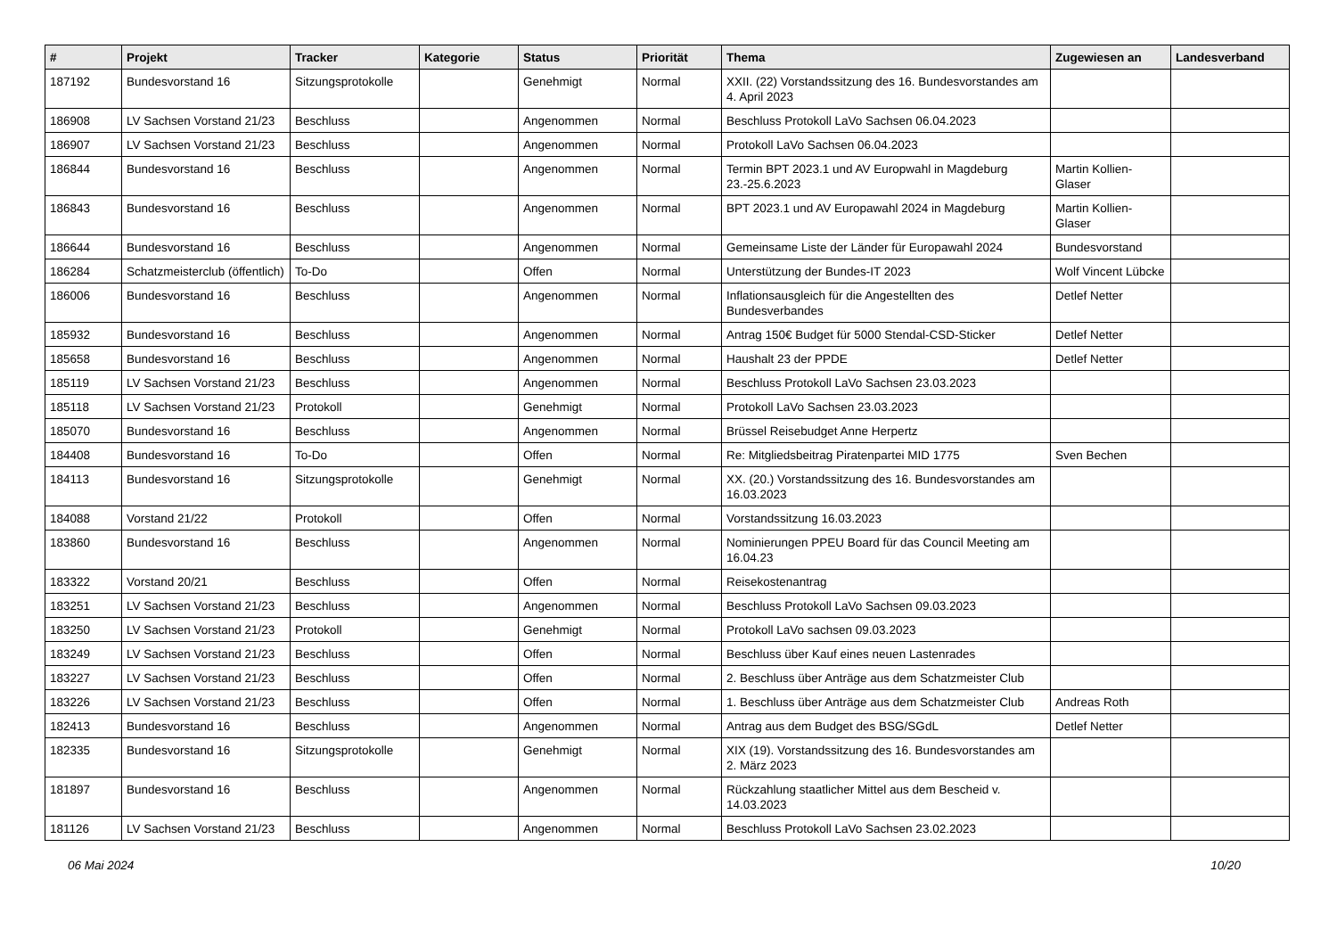| # | Projekt | Tracker | Kategorie | Status | Priorität | Thema | Zugewiesen an | Landesverband |
| --- | --- | --- | --- | --- | --- | --- | --- | --- |
| 187192 | Bundesvorstand 16 | Sitzungsprotokolle | | Genehmigt | Normal | XXII. (22) Vorstandssitzung des 16. Bundesvorstandes am 4. April 2023 | | |
| 186908 | LV Sachsen Vorstand 21/23 | Beschluss | | Angenommen | Normal | Beschluss Protokoll LaVo Sachsen 06.04.2023 | | |
| 186907 | LV Sachsen Vorstand 21/23 | Beschluss | | Angenommen | Normal | Protokoll LaVo Sachsen 06.04.2023 | | |
| 186844 | Bundesvorstand 16 | Beschluss | | Angenommen | Normal | Termin BPT 2023.1 und AV Europwahl in Magdeburg 23.-25.6.2023 | Martin Kollien-Glaser | |
| 186843 | Bundesvorstand 16 | Beschluss | | Angenommen | Normal | BPT 2023.1 und AV Europawahl 2024 in Magdeburg | Martin Kollien-Glaser | |
| 186644 | Bundesvorstand 16 | Beschluss | | Angenommen | Normal | Gemeinsame Liste der Länder für Europawahl 2024 | Bundesvorstand | |
| 186284 | Schatzmeisterclub (öffentlich) | To-Do | | Offen | Normal | Unterstützung der Bundes-IT 2023 | Wolf Vincent Lübcke | |
| 186006 | Bundesvorstand 16 | Beschluss | | Angenommen | Normal | Inflationsausgleich für die Angestellten des Bundesverbandes | Detlef Netter | |
| 185932 | Bundesvorstand 16 | Beschluss | | Angenommen | Normal | Antrag 150€ Budget für 5000 Stendal-CSD-Sticker | Detlef Netter | |
| 185658 | Bundesvorstand 16 | Beschluss | | Angenommen | Normal | Haushalt 23 der PPDE | Detlef Netter | |
| 185119 | LV Sachsen Vorstand 21/23 | Beschluss | | Angenommen | Normal | Beschluss Protokoll LaVo Sachsen 23.03.2023 | | |
| 185118 | LV Sachsen Vorstand 21/23 | Protokoll | | Genehmigt | Normal | Protokoll LaVo Sachsen 23.03.2023 | | |
| 185070 | Bundesvorstand 16 | Beschluss | | Angenommen | Normal | Brüssel Reisebudget Anne Herpertz | | |
| 184408 | Bundesvorstand 16 | To-Do | | Offen | Normal | Re: Mitgliedsbeitrag Piratenpartei MID 1775 | Sven Bechen | |
| 184113 | Bundesvorstand 16 | Sitzungsprotokolle | | Genehmigt | Normal | XX. (20.) Vorstandssitzung des 16. Bundesvorstandes am 16.03.2023 | | |
| 184088 | Vorstand 21/22 | Protokoll | | Offen | Normal | Vorstandssitzung 16.03.2023 | | |
| 183860 | Bundesvorstand 16 | Beschluss | | Angenommen | Normal | Nominierungen PPEU Board für das Council Meeting am 16.04.23 | | |
| 183322 | Vorstand 20/21 | Beschluss | | Offen | Normal | Reisekostenantrag | | |
| 183251 | LV Sachsen Vorstand 21/23 | Beschluss | | Angenommen | Normal | Beschluss Protokoll LaVo Sachsen 09.03.2023 | | |
| 183250 | LV Sachsen Vorstand 21/23 | Protokoll | | Genehmigt | Normal | Protokoll LaVo sachsen 09.03.2023 | | |
| 183249 | LV Sachsen Vorstand 21/23 | Beschluss | | Offen | Normal | Beschluss über Kauf eines neuen Lastenrades | | |
| 183227 | LV Sachsen Vorstand 21/23 | Beschluss | | Offen | Normal | 2. Beschluss über Anträge aus dem Schatzmeister Club | | |
| 183226 | LV Sachsen Vorstand 21/23 | Beschluss | | Offen | Normal | 1. Beschluss über Anträge aus dem Schatzmeister Club | Andreas Roth | |
| 182413 | Bundesvorstand 16 | Beschluss | | Angenommen | Normal | Antrag aus dem Budget des BSG/SGdL | Detlef Netter | |
| 182335 | Bundesvorstand 16 | Sitzungsprotokolle | | Genehmigt | Normal | XIX (19). Vorstandssitzung des 16. Bundesvorstandes am 2. März 2023 | | |
| 181897 | Bundesvorstand 16 | Beschluss | | Angenommen | Normal | Rückzahlung staatlicher Mittel aus dem Bescheid v. 14.03.2023 | | |
| 181126 | LV Sachsen Vorstand 21/23 | Beschluss | | Angenommen | Normal | Beschluss Protokoll LaVo Sachsen 23.02.2023 | | |
06 Mai 2024 10/20